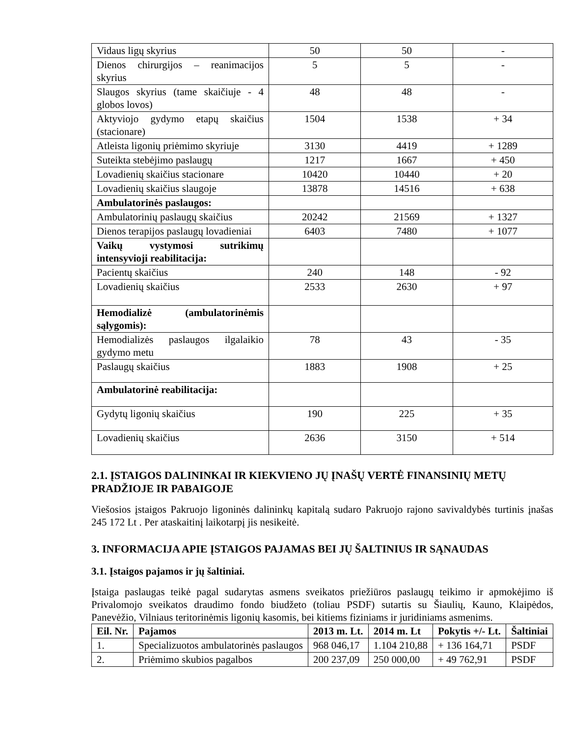| Vidaus ligų skyrius | 50 | 50 | - |
| Dienos chirurgijos – reanimacijos skyrius | 5 | 5 | - |
| Slaugos skyrius (tame skaičiuje - 4 globos lovos) | 48 | 48 | - |
| Aktyviojo gydymo etapų skaičius (stacionare) | 1504 | 1538 | + 34 |
| Atleista ligonių priėmimo skyriuje | 3130 | 4419 | + 1289 |
| Suteikta stebėjimo paslaugų | 1217 | 1667 | + 450 |
| Lovadienių skaičius stacionare | 10420 | 10440 | + 20 |
| Lovadienių skaičius slaugoje | 13878 | 14516 | + 638 |
| Ambulatorinės paslaugos: | | | |
| Ambulatorinių paslaugų skaičius | 20242 | 21569 | + 1327 |
| Dienos terapijos paslaugų lovadieniai | 6403 | 7480 | + 1077 |
| Vaikų vystymosi sutrikimų intensyvioji reabilitacija: | | | |
| Pacientų skaičius | 240 | 148 | - 92 |
| Lovadienių skaičius | 2533 | 2630 | + 97 |
| Hemodializė (ambulatorinėmis sąlygomis): | | | |
| Hemodializės paslaugos ilgalaikio gydymo metu | 78 | 43 | - 35 |
| Paslaugų skaičius | 1883 | 1908 | + 25 |
| Ambulatorinė reabilitacija: | | | |
| Gydytų ligonių skaičius | 190 | 225 | + 35 |
| Lovadienių skaičius | 2636 | 3150 | + 514 |
2.1. ĮSTAIGOS DALININKAI IR KIEKVIENO JŲ ĮNAŠŲ VERTĖ FINANSINIŲ METŲ PRADŽIOJE IR PABAIGOJE
Viešosios įstaigos Pakruojo ligoninės dalininkų kapitalą sudaro Pakruojo rajono savivaldybės turtinis įnašas 245 172 Lt . Per ataskaitinį laikotarpį jis nesikeitė.
3. INFORMACIJA APIE ĮSTAIGOS PAJAMAS BEI JŲ ŠALTINIUS IR SĄNAUDAS
3.1. Įstaigos pajamos ir jų šaltiniai.
Įstaiga paslaugas teikė pagal sudarytas asmens sveikatos priežiūros paslaugų teikimo ir apmokėjimo iš Privalomojo sveikatos draudimo fondo biudžeto (toliau PSDF) sutartis su Šiaulių, Kauno, Klaipėdos, Panevėžio, Vilniaus teritorinėmis ligonių kasomis, bei kitiems fiziniams ir juridiniams asmenims.
| Eil. Nr. | Pajamos | 2013 m. Lt. | 2014 m. Lt | Pokytis +/- Lt. | Šaltiniai |
| --- | --- | --- | --- | --- | --- |
| 1. | Specializuotos ambulatorinės paslaugos | 968 046,17 | 1.104 210,88 | + 136 164,71 | PSDF |
| 2. | Priėmimo skubios pagalbos | 200 237,09 | 250 000,00 | + 49 762,91 | PSDF |